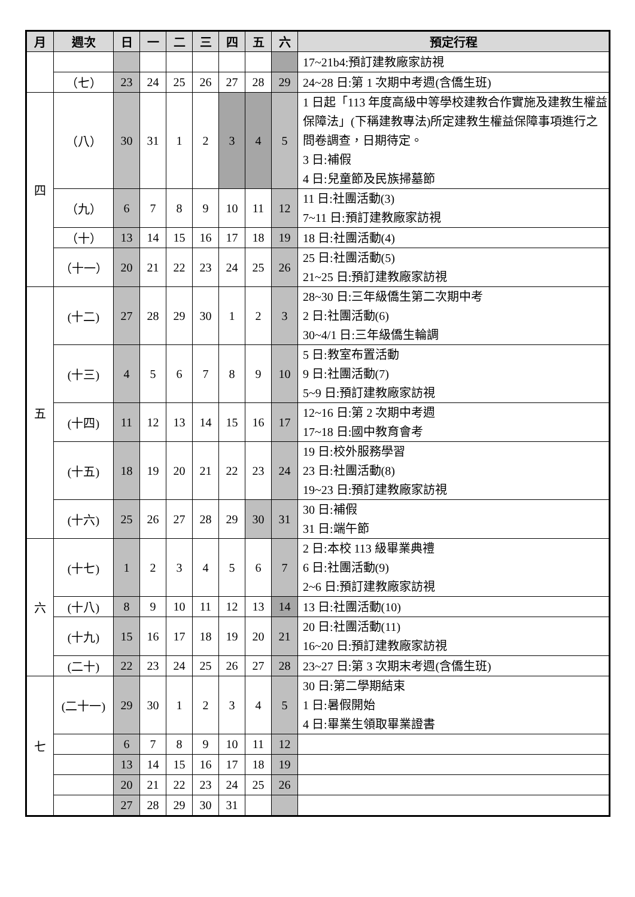| 月 | 週次 | 日 | 一 | 二 | 三 | 四 | 五 | 六 | 預定行程 |
| --- | --- | --- | --- | --- | --- | --- | --- | --- | --- |
| | | | | | | | | | 17~21b4:預訂建教廠家訪視 |
| | （七） | 23 | 24 | 25 | 26 | 27 | 28 | 29 | 24~28 日:第 1 次期中考週(含僑生班) |
| 四 | （八） | 30 | 31 | 1 | 2 | 3 | 4 | 5 | 1 日起「113 年度高級中等學校建教合作實施及建教生權益保障法」(下稱建教專法)所定建教生權益保障事項進行之問卷調查，日期待定。 3 日:補假 4 日:兒童節及民族掃墓節 |
| | （九） | 6 | 7 | 8 | 9 | 10 | 11 | 12 | 11 日:社團活動(3) 7~11 日:預訂建教廠家訪視 |
| | （十） | 13 | 14 | 15 | 16 | 17 | 18 | 19 | 18 日:社團活動(4) |
| | （十一） | 20 | 21 | 22 | 23 | 24 | 25 | 26 | 25 日:社團活動(5) 21~25 日:預訂建教廠家訪視 |
| 五 | (十二) | 27 | 28 | 29 | 30 | 1 | 2 | 3 | 28~30 日:三年級僑生第二次期中考 2 日:社團活動(6) 30~4/1 日:三年級僑生輪調 |
| | (十三) | 4 | 5 | 6 | 7 | 8 | 9 | 10 | 5 日:教室布置活動 9 日:社團活動(7) 5~9 日:預訂建教廠家訪視 |
| | (十四) | 11 | 12 | 13 | 14 | 15 | 16 | 17 | 12~16 日:第 2 次期中考週 17~18 日:國中教育會考 |
| | (十五) | 18 | 19 | 20 | 21 | 22 | 23 | 24 | 19 日:校外服務學習 23 日:社團活動(8) 19~23 日:預訂建教廠家訪視 |
| | (十六) | 25 | 26 | 27 | 28 | 29 | 30 | 31 | 30 日:補假 31 日:端午節 |
| 六 | (十七) | 1 | 2 | 3 | 4 | 5 | 6 | 7 | 2 日:本校 113 級畢業典禮 6 日:社團活動(9) 2~6 日:預訂建教廠家訪視 |
| | (十八) | 8 | 9 | 10 | 11 | 12 | 13 | 14 | 13 日:社團活動(10) |
| | (十九) | 15 | 16 | 17 | 18 | 19 | 20 | 21 | 20 日:社團活動(11) 16~20 日:預訂建教廠家訪視 |
| | (二十) | 22 | 23 | 24 | 25 | 26 | 27 | 28 | 23~27 日:第 3 次期末考週(含僑生班) |
| 七 | (二十一) | 29 | 30 | 1 | 2 | 3 | 4 | 5 | 30 日:第二學期結束 1 日:暑假開始 4 日:畢業生領取畢業證書 |
| | | 6 | 7 | 8 | 9 | 10 | 11 | 12 | |
| | | 13 | 14 | 15 | 16 | 17 | 18 | 19 | |
| | | 20 | 21 | 22 | 23 | 24 | 25 | 26 | |
| | | 27 | 28 | 29 | 30 | 31 | | | |